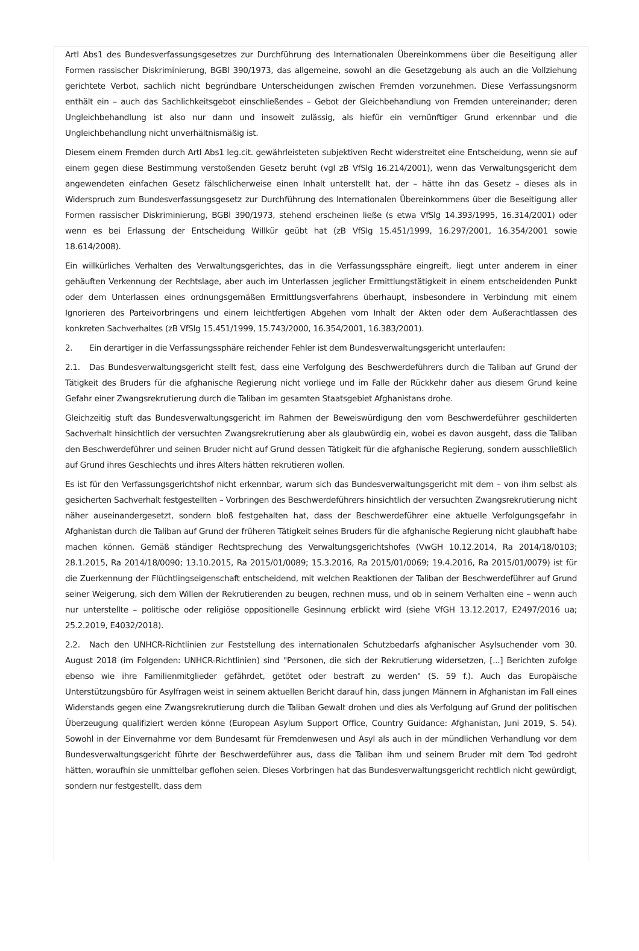ArtI Abs1 des Bundesverfassungsgesetzes zur Durchführung des Internationalen Übereinkommens über die Beseitigung aller Formen rassischer Diskriminierung, BGBl 390/1973, das allgemeine, sowohl an die Gesetzgebung als auch an die Vollziehung gerichtete Verbot, sachlich nicht begründbare Unterscheidungen zwischen Fremden vorzunehmen. Diese Verfassungsnorm enthält ein – auch das Sachlichkeitsgebot einschließendes – Gebot der Gleichbehandlung von Fremden untereinander; deren Ungleichbehandlung ist also nur dann und insoweit zulässig, als hiefür ein vernünftiger Grund erkennbar und die Ungleichbehandlung nicht unverhältnismäßig ist.
Diesem einem Fremden durch ArtI Abs1 leg.cit. gewährleisteten subjektiven Recht widerstreitet eine Entscheidung, wenn sie auf einem gegen diese Bestimmung verstoßenden Gesetz beruht (vgl zB VfSlg 16.214/2001), wenn das Verwaltungsgericht dem angewendeten einfachen Gesetz fälschlicherweise einen Inhalt unterstellt hat, der – hätte ihn das Gesetz – dieses als in Widerspruch zum Bundesverfassungsgesetz zur Durchführung des Internationalen Übereinkommens über die Beseitigung aller Formen rassischer Diskriminierung, BGBl 390/1973, stehend erscheinen ließe (s etwa VfSlg 14.393/1995, 16.314/2001) oder wenn es bei Erlassung der Entscheidung Willkür geübt hat (zB VfSlg 15.451/1999, 16.297/2001, 16.354/2001 sowie 18.614/2008).
Ein willkürliches Verhalten des Verwaltungsgerichtes, das in die Verfassungssphäre eingreift, liegt unter anderem in einer gehäuften Verkennung der Rechtslage, aber auch im Unterlassen jeglicher Ermittlungstätigkeit in einem entscheidenden Punkt oder dem Unterlassen eines ordnungsgemäßen Ermittlungsverfahrens überhaupt, insbesondere in Verbindung mit einem Ignorieren des Parteivorbringens und einem leichtfertigen Abgehen vom Inhalt der Akten oder dem Außerachtlassen des konkreten Sachverhaltes (zB VfSlg 15.451/1999, 15.743/2000, 16.354/2001, 16.383/2001).
2. Ein derartiger in die Verfassungssphäre reichender Fehler ist dem Bundesverwaltungsgericht unterlaufen:
2.1. Das Bundesverwaltungsgericht stellt fest, dass eine Verfolgung des Beschwerdeführers durch die Taliban auf Grund der Tätigkeit des Bruders für die afghanische Regierung nicht vorliege und im Falle der Rückkehr daher aus diesem Grund keine Gefahr einer Zwangsrekrutierung durch die Taliban im gesamten Staatsgebiet Afghanistans drohe.
Gleichzeitig stuft das Bundesverwaltungsgericht im Rahmen der Beweiswürdigung den vom Beschwerdeführer geschilderten Sachverhalt hinsichtlich der versuchten Zwangsrekrutierung aber als glaubwürdig ein, wobei es davon ausgeht, dass die Taliban den Beschwerdeführer und seinen Bruder nicht auf Grund dessen Tätigkeit für die afghanische Regierung, sondern ausschließlich auf Grund ihres Geschlechts und ihres Alters hätten rekrutieren wollen.
Es ist für den Verfassungsgerichtshof nicht erkennbar, warum sich das Bundesverwaltungsgericht mit dem – von ihm selbst als gesicherten Sachverhalt festgestellten – Vorbringen des Beschwerdeführers hinsichtlich der versuchten Zwangsrekrutierung nicht näher auseinandergesetzt, sondern bloß festgehalten hat, dass der Beschwerdeführer eine aktuelle Verfolgungsgefahr in Afghanistan durch die Taliban auf Grund der früheren Tätigkeit seines Bruders für die afghanische Regierung nicht glaubhaft habe machen können. Gemäß ständiger Rechtsprechung des Verwaltungsgerichtshofes (VwGH 10.12.2014, Ra 2014/18/0103; 28.1.2015, Ra 2014/18/0090; 13.10.2015, Ra 2015/01/0089; 15.3.2016, Ra 2015/01/0069; 19.4.2016, Ra 2015/01/0079) ist für die Zuerkennung der Flüchtlingseigenschaft entscheidend, mit welchen Reaktionen der Taliban der Beschwerdeführer auf Grund seiner Weigerung, sich dem Willen der Rekrutierenden zu beugen, rechnen muss, und ob in seinem Verhalten eine – wenn auch nur unterstellte – politische oder religiöse oppositionelle Gesinnung erblickt wird (siehe VfGH 13.12.2017, E2497/2016 ua; 25.2.2019, E4032/2018).
2.2. Nach den UNHCR-Richtlinien zur Feststellung des internationalen Schutzbedarfs afghanischer Asylsuchender vom 30. August 2018 (im Folgenden: UNHCR-Richtlinien) sind "Personen, die sich der Rekrutierung widersetzen, [...] Berichten zufolge ebenso wie ihre Familienmitglieder gefährdet, getötet oder bestraft zu werden" (S. 59 f.). Auch das Europäische Unterstützungsbüro für Asylfragen weist in seinem aktuellen Bericht darauf hin, dass jungen Männern in Afghanistan im Fall eines Widerstands gegen eine Zwangsrekrutierung durch die Taliban Gewalt drohen und dies als Verfolgung auf Grund der politischen Überzeugung qualifiziert werden könne (European Asylum Support Office, Country Guidance: Afghanistan, Juni 2019, S. 54). Sowohl in der Einvernahme vor dem Bundesamt für Fremdenwesen und Asyl als auch in der mündlichen Verhandlung vor dem Bundesverwaltungsgericht führte der Beschwerdeführer aus, dass die Taliban ihm und seinem Bruder mit dem Tod gedroht hätten, woraufhin sie unmittelbar geflohen seien. Dieses Vorbringen hat das Bundesverwaltungsgericht rechtlich nicht gewürdigt, sondern nur festgestellt, dass dem